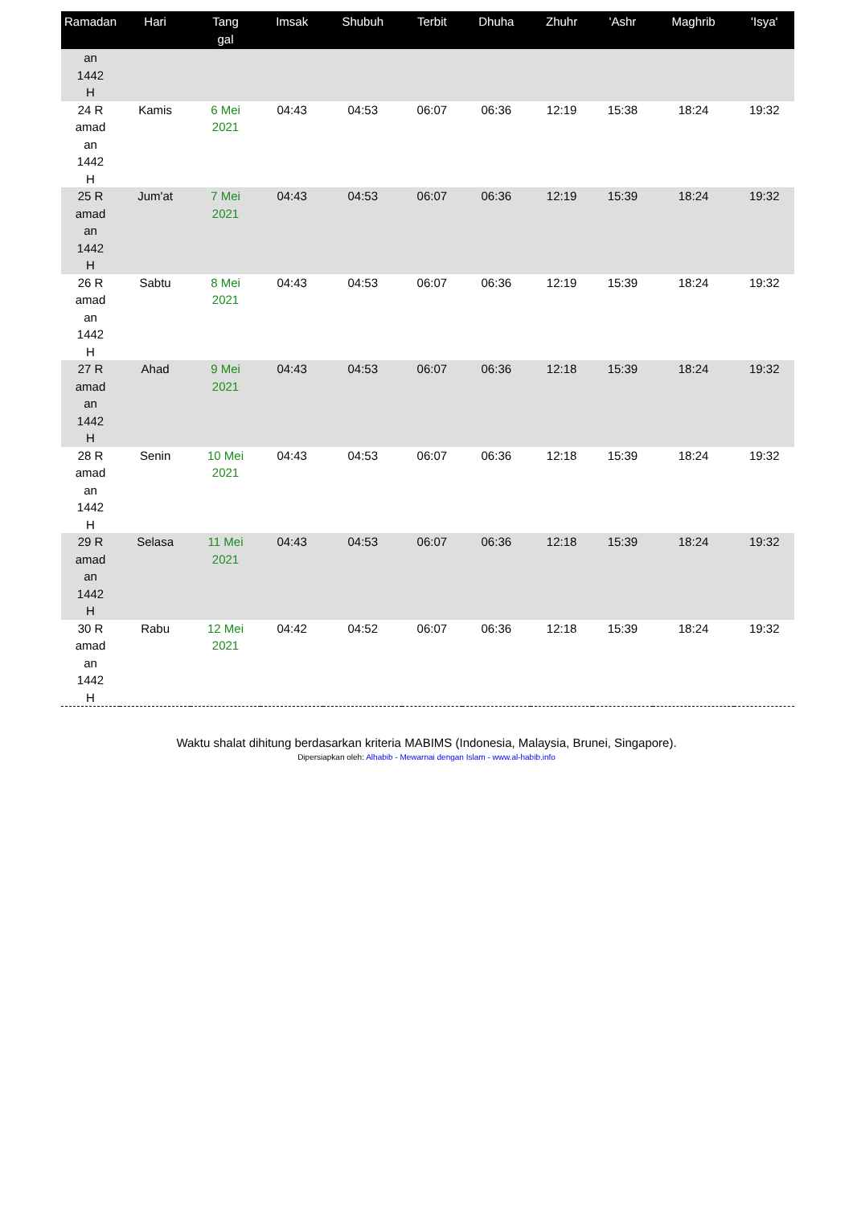| Ramadan | Hari | Tang gal | Imsak | Shubuh | Terbit | Dhuha | Zhuhr | 'Ashr | Maghrib | 'Isya' |
| --- | --- | --- | --- | --- | --- | --- | --- | --- | --- | --- |
| an 1442 H | | | | | | | | | | |
| 24 R amad an 1442 H | Kamis | 6 Mei 2021 | 04:43 | 04:53 | 06:07 | 06:36 | 12:19 | 15:38 | 18:24 | 19:32 |
| 25 R amad an 1442 H | Jum'at | 7 Mei 2021 | 04:43 | 04:53 | 06:07 | 06:36 | 12:19 | 15:39 | 18:24 | 19:32 |
| 26 R amad an 1442 H | Sabtu | 8 Mei 2021 | 04:43 | 04:53 | 06:07 | 06:36 | 12:19 | 15:39 | 18:24 | 19:32 |
| 27 R amad an 1442 H | Ahad | 9 Mei 2021 | 04:43 | 04:53 | 06:07 | 06:36 | 12:18 | 15:39 | 18:24 | 19:32 |
| 28 R amad an 1442 H | Senin | 10 Mei 2021 | 04:43 | 04:53 | 06:07 | 06:36 | 12:18 | 15:39 | 18:24 | 19:32 |
| 29 R amad an 1442 H | Selasa | 11 Mei 2021 | 04:43 | 04:53 | 06:07 | 06:36 | 12:18 | 15:39 | 18:24 | 19:32 |
| 30 R amad an 1442 H | Rabu | 12 Mei 2021 | 04:42 | 04:52 | 06:07 | 06:36 | 12:18 | 15:39 | 18:24 | 19:32 |
Waktu shalat dihitung berdasarkan kriteria MABIMS (Indonesia, Malaysia, Brunei, Singapore).
Dipersiapkan oleh: Alhabib - Mewarnai dengan Islam - www.al-habib.info